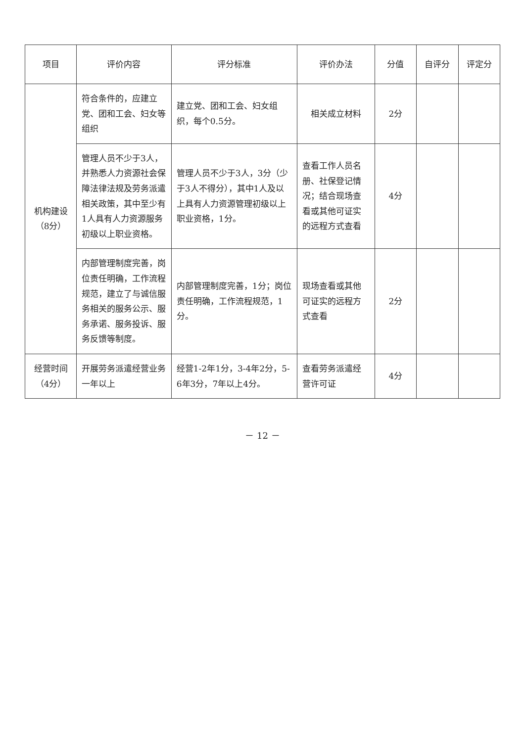| 项目 | 评价内容 | 评分标准 | 评价办法 | 分值 | 自评分 | 评定分 |
| --- | --- | --- | --- | --- | --- | --- |
| 机构建设 （8分） | 符合条件的，应建立党、团和工会、妇女等组织 | 建立党、团和工会、妇女组织，每个0.5分。 | 相关成立材料 | 2分 | | |
| | 管理人员不少于3人，并熟悉人力资源社会保障法律法规及劳务派遣相关政策，其中至少有1人具有人力资源服务初级以上职业资格。 | 管理人员不少于3人，3分（少于3人不得分），其中1人及以上具有人力资源管理初级以上职业资格，1分。 | 查看工作人员名册、社保登记情况；结合现场查看或其他可证实的远程方式查看 | 4分 | | |
| | 内部管理制度完善，岗位责任明确，工作流程规范，建立了与诚信服务相关的服务公示、服务承诺、服务投诉、服务反馈等制度。 | 内部管理制度完善，1分；岗位责任明确，工作流程规范，1分。 | 现场查看或其他可证实的远程方式查看 | 2分 | | |
| 经营时间 （4分） | 开展劳务派遣经营业务一年以上 | 经营1-2年1分，3-4年2分，5-6年3分，7年以上4分。 | 查看劳务派遣经营许可证 | 4分 | | |
－ 12 －